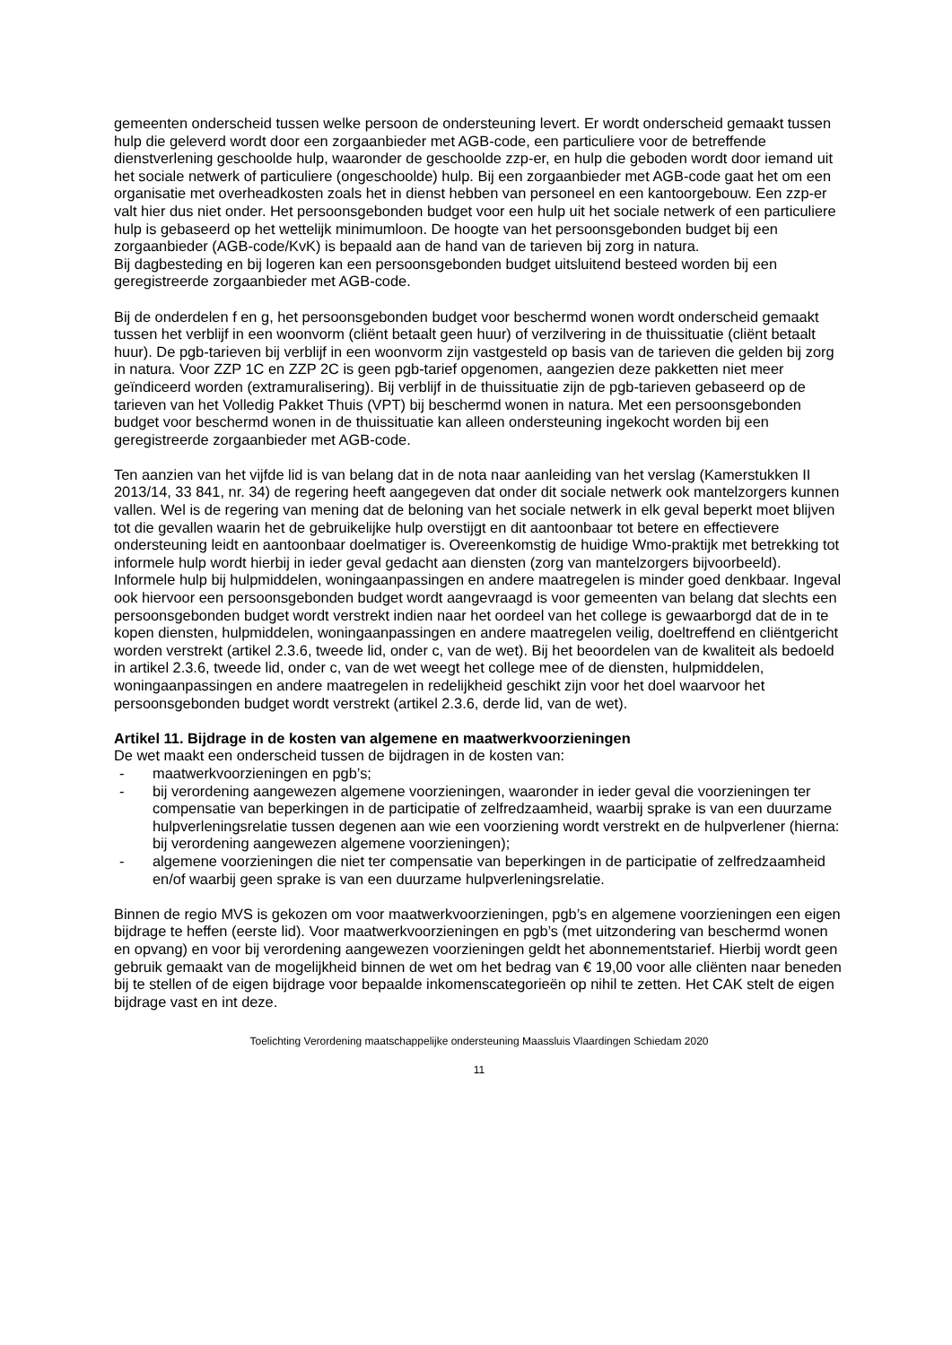gemeenten onderscheid tussen welke persoon de ondersteuning levert. Er wordt onderscheid gemaakt tussen hulp die geleverd wordt door een zorgaanbieder met AGB-code, een particuliere voor de betreffende dienstverlening geschoolde hulp, waaronder de geschoolde zzp-er, en hulp die geboden wordt door iemand uit het sociale netwerk of particuliere (ongeschoolde) hulp. Bij een zorgaanbieder met AGB-code gaat het om een organisatie met overheadkosten zoals het in dienst hebben van personeel en een kantoorgebouw. Een zzp-er valt hier dus niet onder. Het persoonsgebonden budget voor een hulp uit het sociale netwerk of een particuliere hulp is gebaseerd op het wettelijk minimumloon. De hoogte van het persoonsgebonden budget bij een zorgaanbieder (AGB-code/KvK) is bepaald aan de hand van de tarieven bij zorg in natura.
Bij dagbesteding en bij logeren kan een persoonsgebonden budget uitsluitend besteed worden bij een geregistreerde zorgaanbieder met AGB-code.
Bij de onderdelen f en g, het persoonsgebonden budget voor beschermd wonen wordt onderscheid gemaakt tussen het verblijf in een woonvorm (cliënt betaalt geen huur) of verzilvering in de thuissituatie (cliënt betaalt huur). De pgb-tarieven bij verblijf in een woonvorm zijn vastgesteld op basis van de tarieven die gelden bij zorg in natura. Voor ZZP 1C en ZZP 2C is geen pgb-tarief opgenomen, aangezien deze pakketten niet meer geïndiceerd worden (extramuralisering). Bij verblijf in de thuissituatie zijn de pgb-tarieven gebaseerd op de tarieven van het Volledig Pakket Thuis (VPT) bij beschermd wonen in natura. Met een persoonsgebonden budget voor beschermd wonen in de thuissituatie kan alleen ondersteuning ingekocht worden bij een geregistreerde zorgaanbieder met AGB-code.
Ten aanzien van het vijfde lid is van belang dat in de nota naar aanleiding van het verslag (Kamerstukken II 2013/14, 33 841, nr. 34) de regering heeft aangegeven dat onder dit sociale netwerk ook mantelzorgers kunnen vallen. Wel is de regering van mening dat de beloning van het sociale netwerk in elk geval beperkt moet blijven tot die gevallen waarin het de gebruikelijke hulp overstijgt en dit aantoonbaar tot betere en effectievere ondersteuning leidt en aantoonbaar doelmatiger is. Overeenkomstig de huidige Wmo-praktijk met betrekking tot informele hulp wordt hierbij in ieder geval gedacht aan diensten (zorg van mantelzorgers bijvoorbeeld). Informele hulp bij hulpmiddelen, woningaanpassingen en andere maatregelen is minder goed denkbaar. Ingeval ook hiervoor een persoonsgebonden budget wordt aangevraagd is voor gemeenten van belang dat slechts een persoonsgebonden budget wordt verstrekt indien naar het oordeel van het college is gewaarborgd dat de in te kopen diensten, hulpmiddelen, woningaanpassingen en andere maatregelen veilig, doeltreffend en cliëntgericht worden verstrekt (artikel 2.3.6, tweede lid, onder c, van de wet). Bij het beoordelen van de kwaliteit als bedoeld in artikel 2.3.6, tweede lid, onder c, van de wet weegt het college mee of de diensten, hulpmiddelen, woningaanpassingen en andere maatregelen in redelijkheid geschikt zijn voor het doel waarvoor het persoonsgebonden budget wordt verstrekt (artikel 2.3.6, derde lid, van de wet).
Artikel 11. Bijdrage in de kosten van algemene en maatwerkvoorzieningen
De wet maakt een onderscheid tussen de bijdragen in de kosten van:
- maatwerkvoorzieningen en pgb’s;
- bij verordening aangewezen algemene voorzieningen, waaronder in ieder geval die voorzieningen ter compensatie van beperkingen in de participatie of zelfredzaamheid, waarbij sprake is van een duurzame hulpverleningsrelatie tussen degenen aan wie een voorziening wordt verstrekt en de hulpverlener (hierna: bij verordening aangewezen algemene voorzieningen);
- algemene voorzieningen die niet ter compensatie van beperkingen in de participatie of zelfredzaamheid en/of waarbij geen sprake is van een duurzame hulpverleningsrelatie.
Binnen de regio MVS is gekozen om voor maatwerkvoorzieningen, pgb’s en algemene voorzieningen een eigen bijdrage te heffen (eerste lid). Voor maatwerkvoorzieningen en pgb’s (met uitzondering van beschermd wonen en opvang) en voor bij verordening aangewezen voorzieningen geldt het abonnementstarief. Hierbij wordt geen gebruik gemaakt van de mogelijkheid binnen de wet om het bedrag van € 19,00 voor alle cliënten naar beneden bij te stellen of de eigen bijdrage voor bepaalde inkomenscategorieën op nihil te zetten. Het CAK stelt de eigen bijdrage vast en int deze.
Toelichting Verordening maatschappelijke ondersteuning Maassluis Vlaardingen Schiedam 2020
11